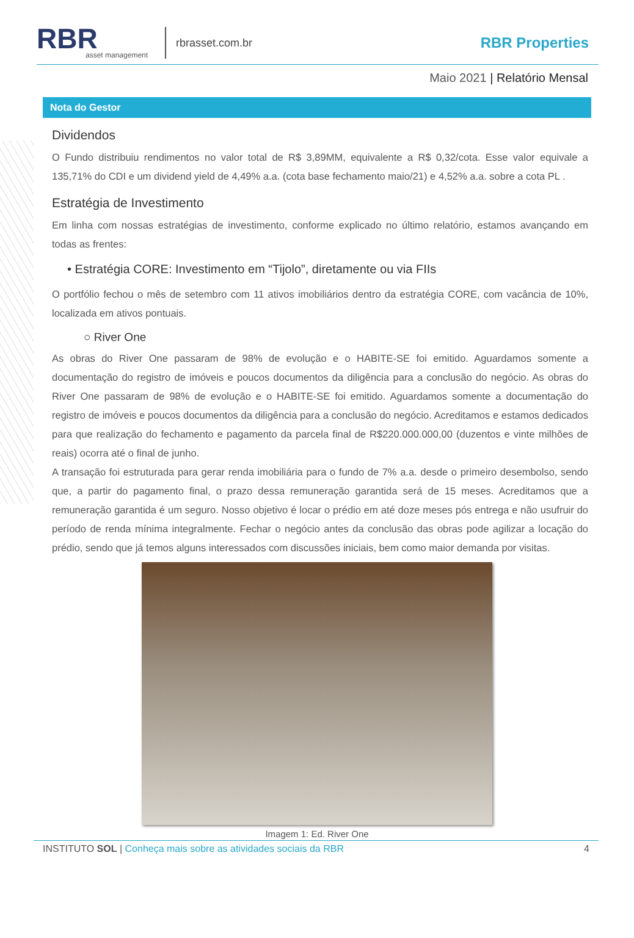RBR
asset management
rbrasset.com.br
RBR Properties
Maio 2021 | Relatório Mensal
Nota do Gestor
Dividendos
O Fundo distribuiu rendimentos no valor total de R$ 3,89MM, equivalente a R$ 0,32/cota. Esse valor equivale a 135,71% do CDI e um dividend yield de 4,49% a.a. (cota base fechamento maio/21) e 4,52% a.a. sobre a cota PL .
Estratégia de Investimento
Em linha com nossas estratégias de investimento, conforme explicado no último relatório, estamos avançando em todas as frentes:
• Estratégia CORE: Investimento em “Tijolo”, diretamente ou via FIIs
O portfólio fechou o mês de setembro com 11 ativos imobiliários dentro da estratégia CORE, com vacância de 10%, localizada em ativos pontuais.
○ River One
As obras do River One passaram de 98% de evolução e o HABITE-SE foi emitido. Aguardamos somente a documentação do registro de imóveis e poucos documentos da diligência para a conclusão do negócio. As obras do River One passaram de 98% de evolução e o HABITE-SE foi emitido. Aguardamos somente a documentação do registro de imóveis e poucos documentos da diligência para a conclusão do negócio. Acreditamos e estamos dedicados para que realização do fechamento e pagamento da parcela final de R$220.000.000,00 (duzentos e vinte milhões de reais) ocorra até o final de junho.
A transação foi estruturada para gerar renda imobiliária para o fundo de 7% a.a. desde o primeiro desembolso, sendo que, a partir do pagamento final, o prazo dessa remuneração garantida será de 15 meses. Acreditamos que a remuneração garantida é um seguro. Nosso objetivo é locar o prédio em até doze meses pós entrega e não usufruir do período de renda mínima integralmente. Fechar o negócio antes da conclusão das obras pode agilizar a locação do prédio, sendo que já temos alguns interessados com discussões iniciais, bem como maior demanda por visitas.
Imagem 1: Ed. River One
INSTITUTO SOL | Conheça mais sobre as atividades sociais da RBR 4